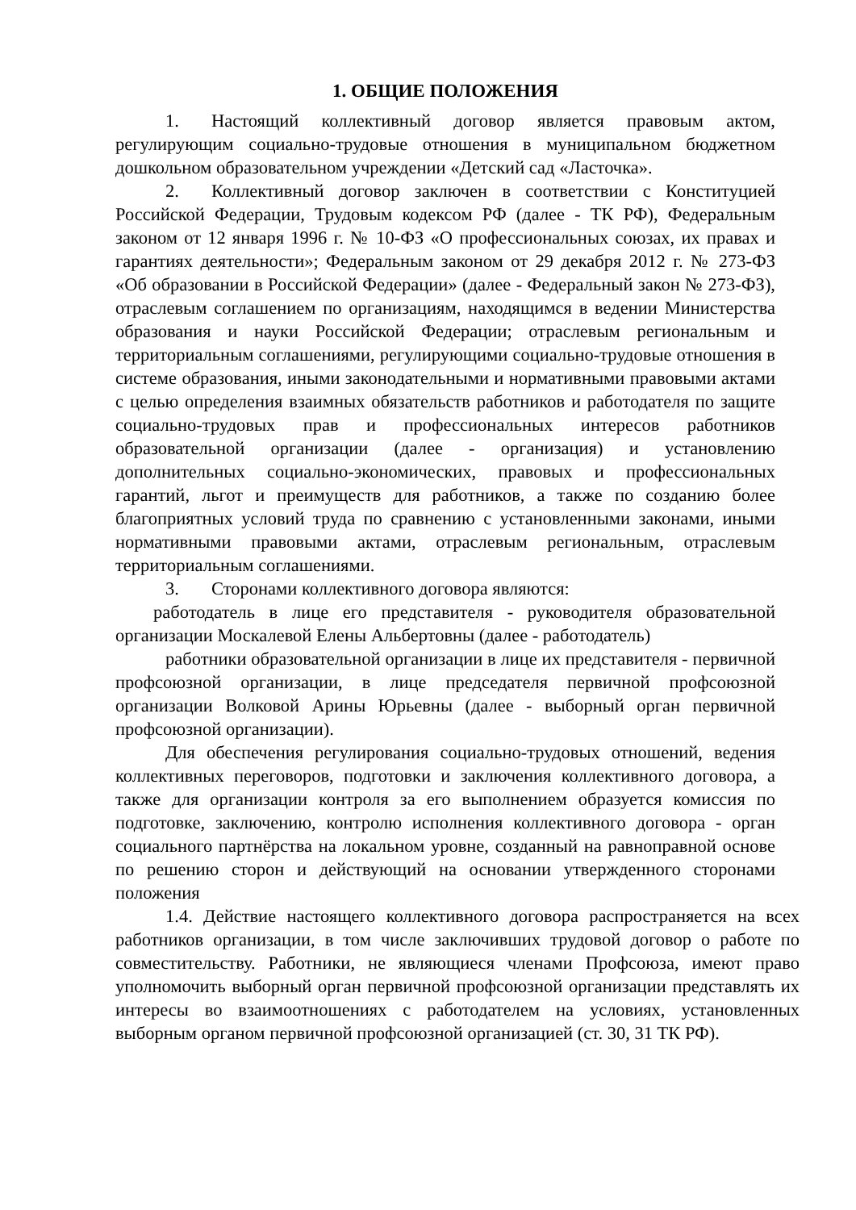1. ОБЩИЕ ПОЛОЖЕНИЯ
1. Настоящий коллективный договор является правовым актом, регулирующим социально-трудовые отношения в муниципальном бюджетном дошкольном образовательном учреждении «Детский сад «Ласточка».
2. Коллективный договор заключен в соответствии с Конституцией Российской Федерации, Трудовым кодексом РФ (далее - ТК РФ), Федеральным законом от 12 января 1996 г. № 10-ФЗ «О профессиональных союзах, их правах и гарантиях деятельности»; Федеральным законом от 29 декабря 2012 г. № 273-ФЗ «Об образовании в Российской Федерации» (далее - Федеральный закон № 273-ФЗ), отраслевым соглашением по организациям, находящимся в ведении Министерства образования и науки Российской Федерации; отраслевым региональным и территориальным соглашениями, регулирующими социально-трудовые отношения в системе образования, иными законодательными и нормативными правовыми актами с целью определения взаимных обязательств работников и работодателя по защите социально-трудовых прав и профессиональных интересов работников образовательной организации (далее - организация) и установлению дополнительных социально-экономических, правовых и профессиональных гарантий, льгот и преимуществ для работников, а также по созданию более благоприятных условий труда по сравнению с установленными законами, иными нормативными правовыми актами, отраслевым региональным, отраслевым территориальным соглашениями.
3. Сторонами коллективного договора являются:
работодатель в лице его представителя - руководителя образовательной организации Москалевой Елены Альбертовны (далее - работодатель)
работники образовательной организации в лице их представителя - первичной профсоюзной организации, в лице председателя первичной профсоюзной организации Волковой Арины Юрьевны (далее - выборный орган первичной профсоюзной организации).
Для обеспечения регулирования социально-трудовых отношений, ведения коллективных переговоров, подготовки и заключения коллективного договора, а также для организации контроля за его выполнением образуется комиссия по подготовке, заключению, контролю исполнения коллективного договора - орган социального партнёрства на локальном уровне, созданный на равноправной основе по решению сторон и действующий на основании утвержденного сторонами положения
1.4. Действие настоящего коллективного договора распространяется на всех работников организации, в том числе заключивших трудовой договор о работе по совместительству. Работники, не являющиеся членами Профсоюза, имеют право уполномочить выборный орган первичной профсоюзной организации представлять их интересы во взаимоотношениях с работодателем на условиях, установленных выборным органом первичной профсоюзной организацией (ст. 30, 31 ТК РФ).